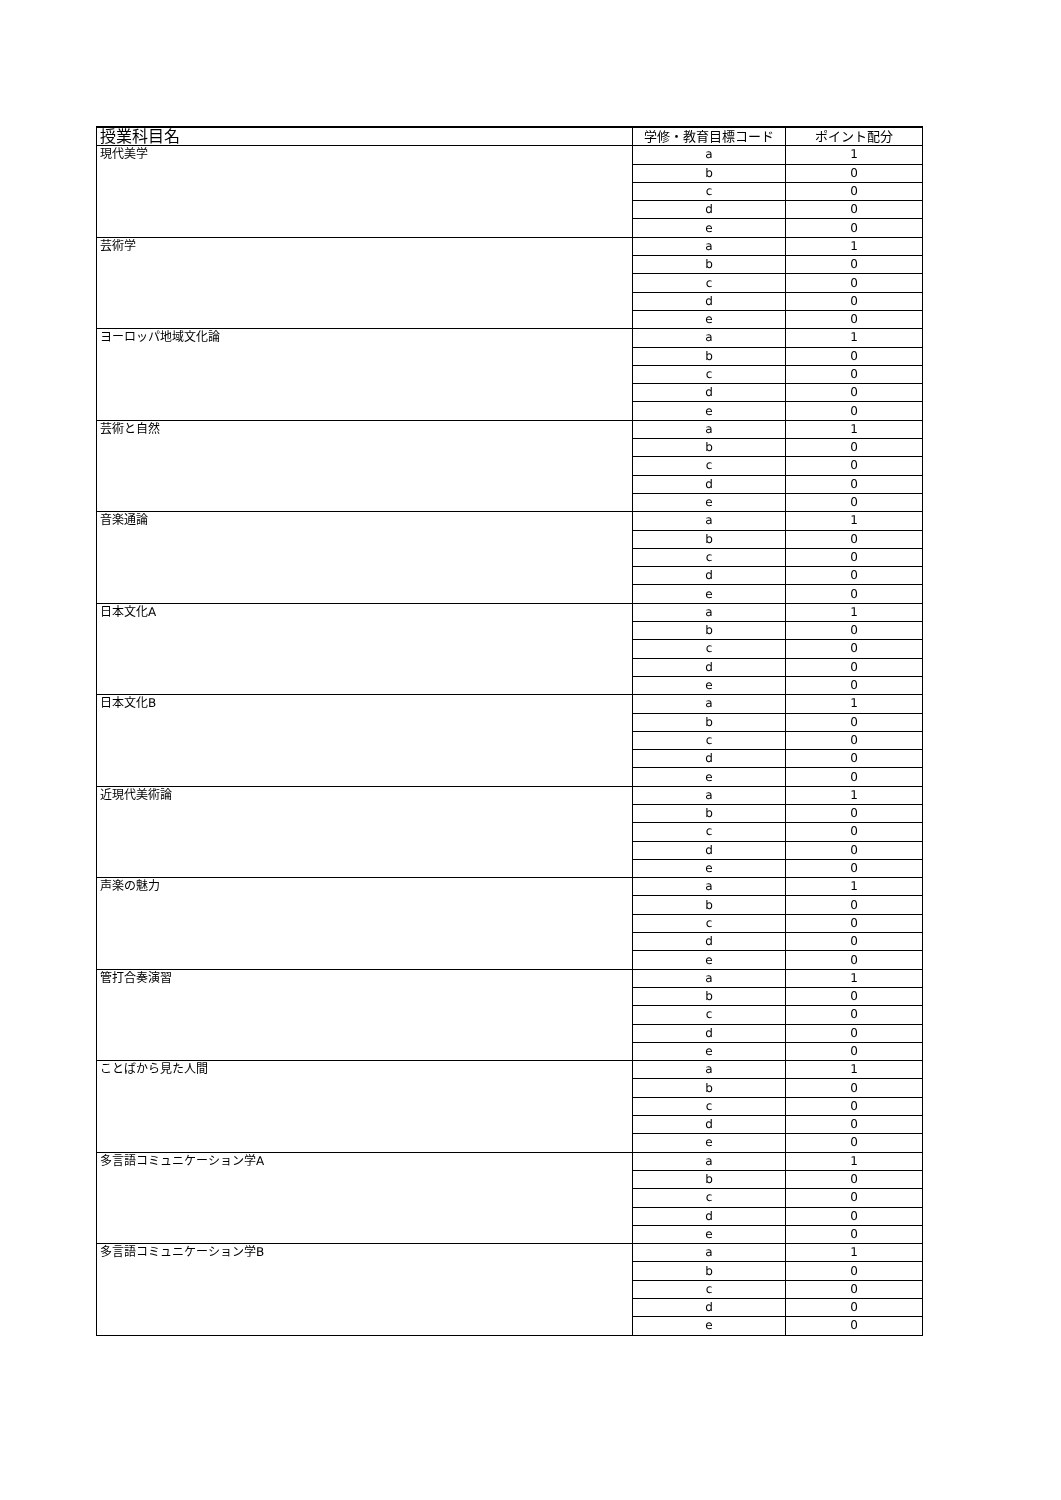| 授業科目名 | 学修・教育目標コード | ポイント配分 |
| --- | --- | --- |
| 現代美学 | a | 1 |
| | b | 0 |
| | c | 0 |
| | d | 0 |
| | e | 0 |
| 芸術学 | a | 1 |
| | b | 0 |
| | c | 0 |
| | d | 0 |
| | e | 0 |
| ヨーロッパ地域文化論 | a | 1 |
| | b | 0 |
| | c | 0 |
| | d | 0 |
| | e | 0 |
| 芸術と自然 | a | 1 |
| | b | 0 |
| | c | 0 |
| | d | 0 |
| | e | 0 |
| 音楽通論 | a | 1 |
| | b | 0 |
| | c | 0 |
| | d | 0 |
| | e | 0 |
| 日本文化A | a | 1 |
| | b | 0 |
| | c | 0 |
| | d | 0 |
| | e | 0 |
| 日本文化B | a | 1 |
| | b | 0 |
| | c | 0 |
| | d | 0 |
| | e | 0 |
| 近現代美術論 | a | 1 |
| | b | 0 |
| | c | 0 |
| | d | 0 |
| | e | 0 |
| 声楽の魅力 | a | 1 |
| | b | 0 |
| | c | 0 |
| | d | 0 |
| | e | 0 |
| 管打合奏演習 | a | 1 |
| | b | 0 |
| | c | 0 |
| | d | 0 |
| | e | 0 |
| ことばから見た人間 | a | 1 |
| | b | 0 |
| | c | 0 |
| | d | 0 |
| | e | 0 |
| 多言語コミュニケーション学A | a | 1 |
| | b | 0 |
| | c | 0 |
| | d | 0 |
| | e | 0 |
| 多言語コミュニケーション学B | a | 1 |
| | b | 0 |
| | c | 0 |
| | d | 0 |
| | e | 0 |